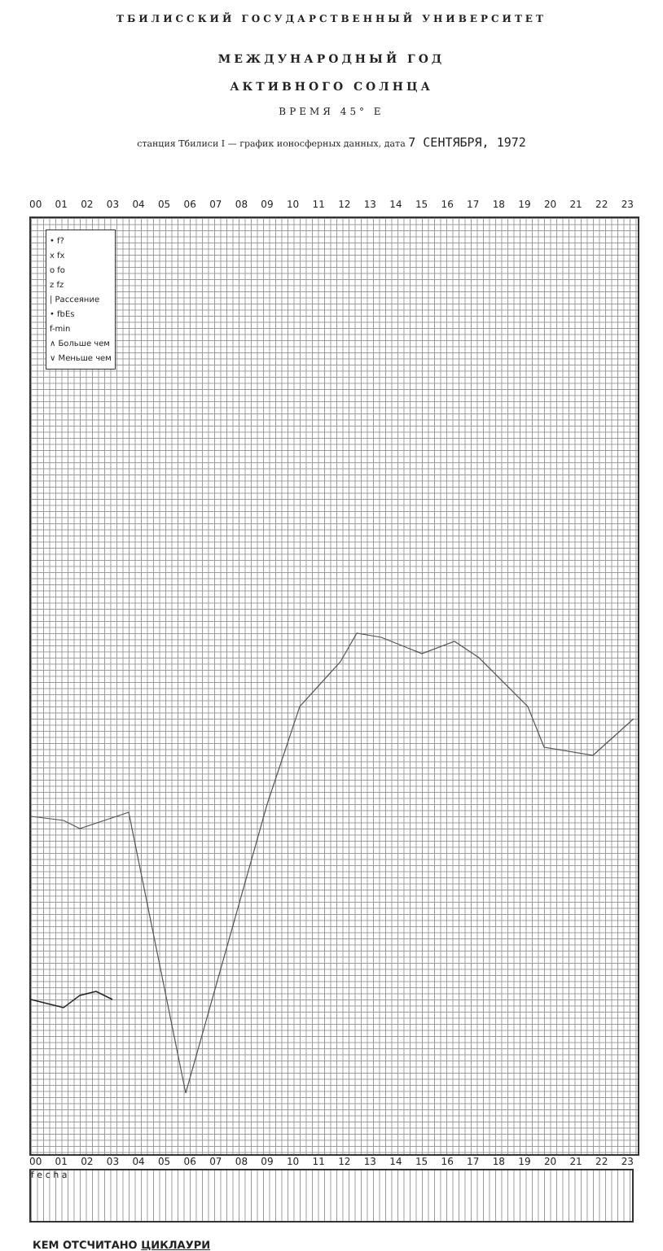ТБИЛИССКИЙ ГОСУДАРСТВЕННЫЙ УНИВЕРСИТЕТ
МЕЖДУНАРОДНЫЙ ГОД
АКТИВНОГО СОЛНЦА
ВРЕМЯ 45° Е
станция Тбилиси I — график ионосферных данных, дата 7 СЕНТЯБРЯ, 1972
00 01 02 03 04 05 06 07 08 09 10 11 12 13 14 15 16 17 18 19 20 21 22 23
• f?
x fx
o fo
z fz
| Рассеяние
• fbEs
f-min
∧ Больше чем
∨ Меньше чем
00 01 02 03 04 05 06 07 08 09 10 11 12 13 14 15 16 17 18 19 20 21 22 23
f e c h a
КЕМ ОТСЧИТАНО ЦИКЛАУРИ